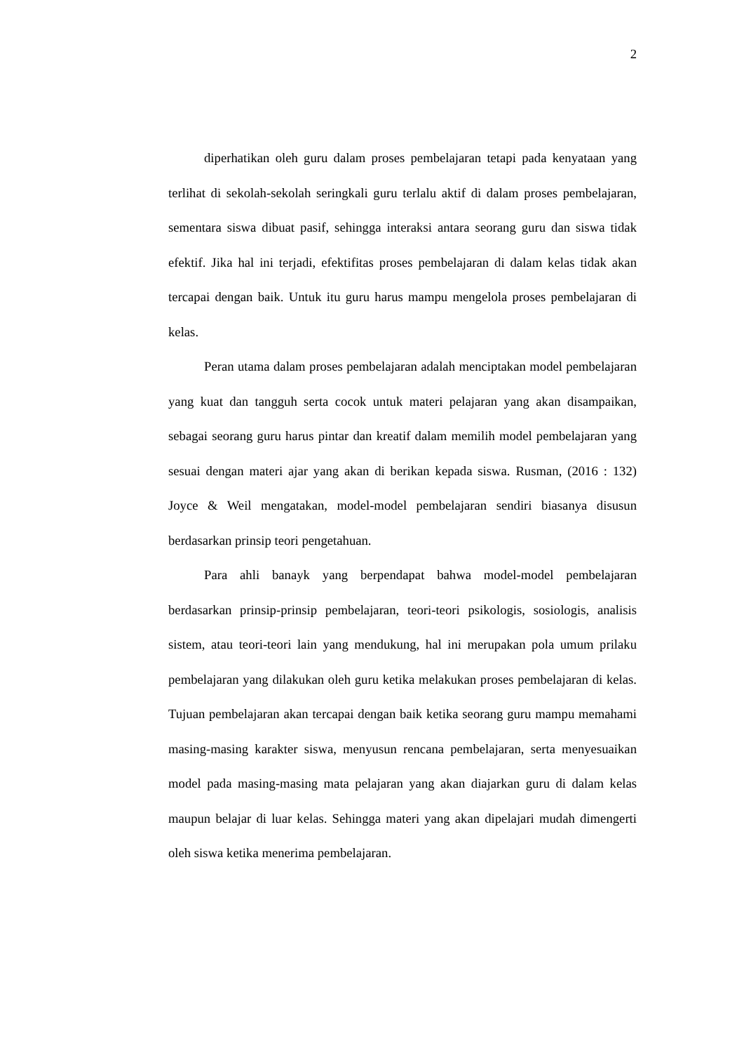2
diperhatikan oleh guru dalam proses pembelajaran tetapi pada kenyataan yang terlihat di sekolah-sekolah seringkali guru terlalu aktif di dalam proses pembelajaran, sementara siswa dibuat pasif, sehingga interaksi antara seorang guru dan siswa tidak efektif. Jika hal ini terjadi, efektifitas proses pembelajaran di dalam kelas tidak akan tercapai dengan baik. Untuk itu guru harus mampu mengelola proses pembelajaran di kelas.
Peran utama dalam proses pembelajaran adalah menciptakan model pembelajaran yang kuat dan tangguh serta cocok untuk materi pelajaran yang akan disampaikan, sebagai seorang guru harus pintar dan kreatif dalam memilih model pembelajaran yang sesuai dengan materi ajar yang akan di berikan kepada siswa. Rusman, (2016 : 132) Joyce & Weil mengatakan, model-model pembelajaran sendiri biasanya disusun berdasarkan prinsip teori pengetahuan.
Para ahli banayk yang berpendapat bahwa model-model pembelajaran berdasarkan prinsip-prinsip pembelajaran, teori-teori psikologis, sosiologis, analisis sistem, atau teori-teori lain yang mendukung, hal ini merupakan pola umum prilaku pembelajaran yang dilakukan oleh guru ketika melakukan proses pembelajaran di kelas. Tujuan pembelajaran akan tercapai dengan baik ketika seorang guru mampu memahami masing-masing karakter siswa, menyusun rencana pembelajaran, serta menyesuaikan model pada masing-masing mata pelajaran yang akan diajarkan guru di dalam kelas maupun belajar di luar kelas. Sehingga materi yang akan dipelajari mudah dimengerti oleh siswa ketika menerima pembelajaran.